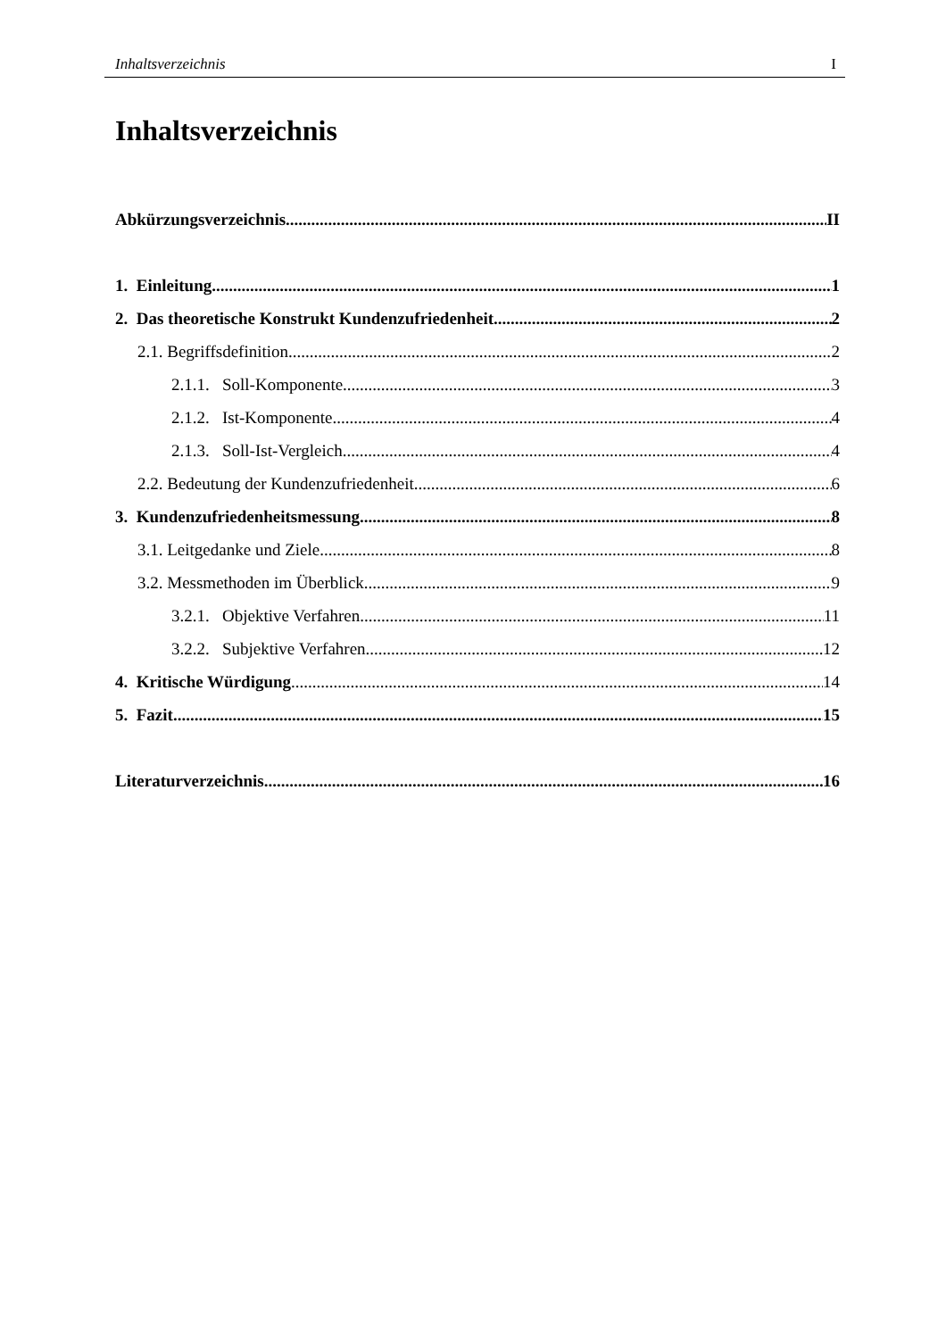Inhaltsverzeichnis I
Inhaltsverzeichnis
Abkürzungsverzeichnis II
1. Einleitung 1
2. Das theoretische Konstrukt Kundenzufriedenheit 2
2.1. Begriffsdefinition 2
2.1.1. Soll-Komponente 3
2.1.2. Ist-Komponente 4
2.1.3. Soll-Ist-Vergleich 4
2.2. Bedeutung der Kundenzufriedenheit 6
3. Kundenzufriedenheitsmessung 8
3.1. Leitgedanke und Ziele 8
3.2. Messmethoden im Überblick 9
3.2.1. Objektive Verfahren 11
3.2.2. Subjektive Verfahren 12
4. Kritische Würdigung 14
5. Fazit 15
Literaturverzeichnis 16